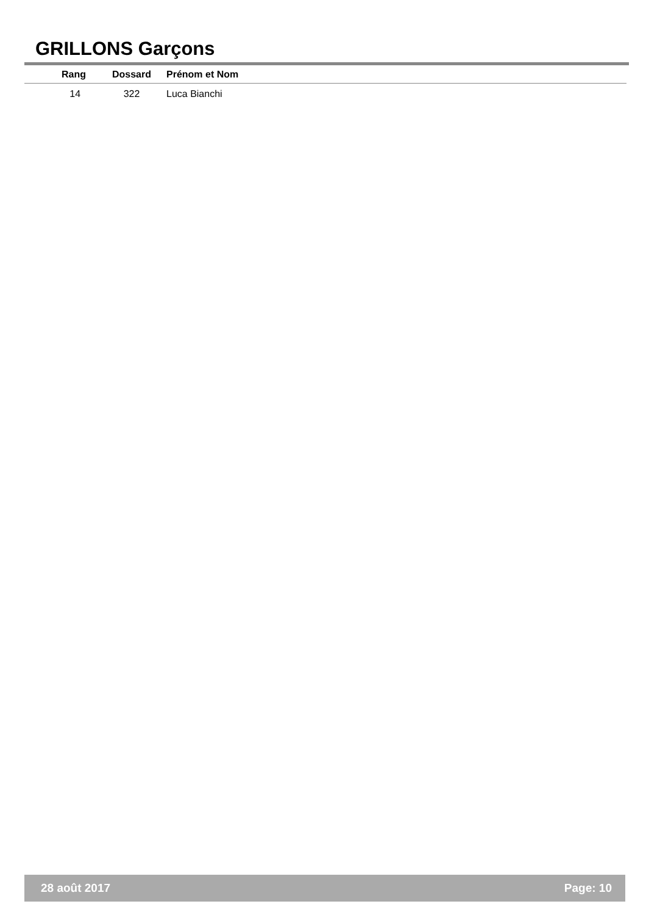GRILLONS Garçons
| Rang | Dossard | Prénom et Nom |
| --- | --- | --- |
| 14 | 322 | Luca Bianchi |
28 août 2017 Page: 10